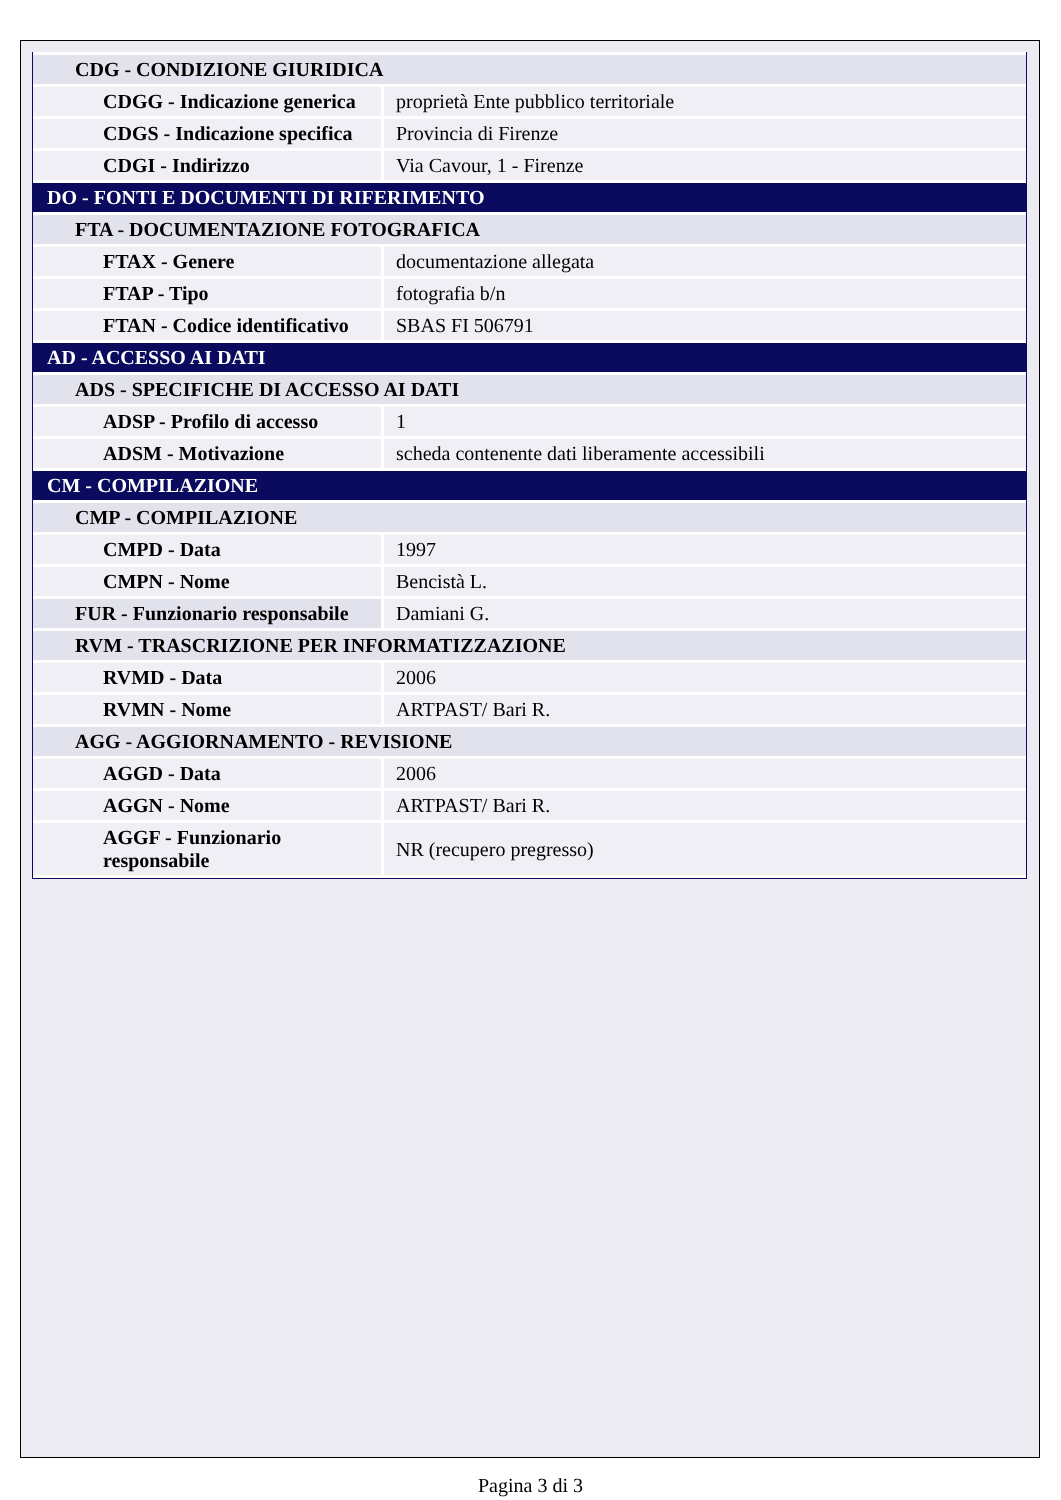| CDG - CONDIZIONE GIURIDICA | |
| CDGG - Indicazione generica | proprietà Ente pubblico territoriale |
| CDGS - Indicazione specifica | Provincia di Firenze |
| CDGI - Indirizzo | Via Cavour, 1 - Firenze |
| DO - FONTI E DOCUMENTI DI RIFERIMENTO | |
| FTA - DOCUMENTAZIONE FOTOGRAFICA | |
| FTAX - Genere | documentazione allegata |
| FTAP - Tipo | fotografia b/n |
| FTAN - Codice identificativo | SBAS FI 506791 |
| AD - ACCESSO AI DATI | |
| ADS - SPECIFICHE DI ACCESSO AI DATI | |
| ADSP - Profilo di accesso | 1 |
| ADSM - Motivazione | scheda contenente dati liberamente accessibili |
| CM - COMPILAZIONE | |
| CMP - COMPILAZIONE | |
| CMPD - Data | 1997 |
| CMPN - Nome | Bencistà L. |
| FUR - Funzionario responsabile | Damiani G. |
| RVM - TRASCRIZIONE PER INFORMATIZZAZIONE | |
| RVMD - Data | 2006 |
| RVMN - Nome | ARTPAST/ Bari R. |
| AGG - AGGIORNAMENTO - REVISIONE | |
| AGGD - Data | 2006 |
| AGGN - Nome | ARTPAST/ Bari R. |
| AGGF - Funzionario responsabile | NR (recupero pregresso) |
Pagina 3 di 3